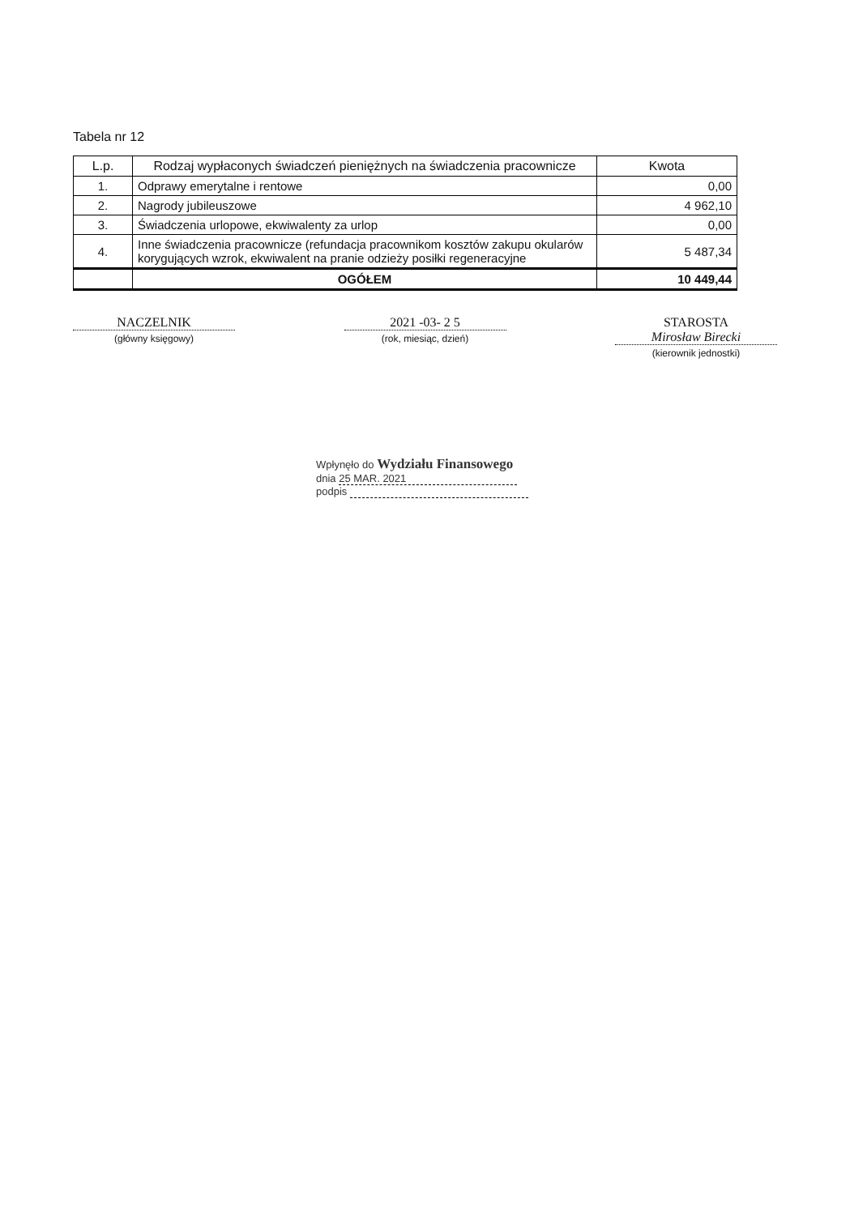Tabela nr 12
| L.p. | Rodzaj wypłaconych świadczeń pieniężnych na świadczenia pracownicze | Kwota |
| --- | --- | --- |
| 1. | Odprawy emerytalne i rentowe | 0,00 |
| 2. | Nagrody jubileuszowe | 4 962,10 |
| 3. | Świadczenia urlopowe, ekwiwalenty za urlop | 0,00 |
| 4. | Inne świadczenia pracownicze (refundacja pracownikom kosztów zakupu okularów korygujących wzrok, ekwiwalent na pranie odzieży posiłki regeneracyjne | 5 487,34 |
| | OGÓŁEM | 10 449,44 |
NACZELNIK
(główny księgowy)
2021 -03- 2 5
(rok, miesiąc, dzień)
STAROSTA
Mirosław Birecki
(kierownik jednostki)
Wpłynęło do Wydziału Finansowego
dnia 25 MAR. 2021
podpis